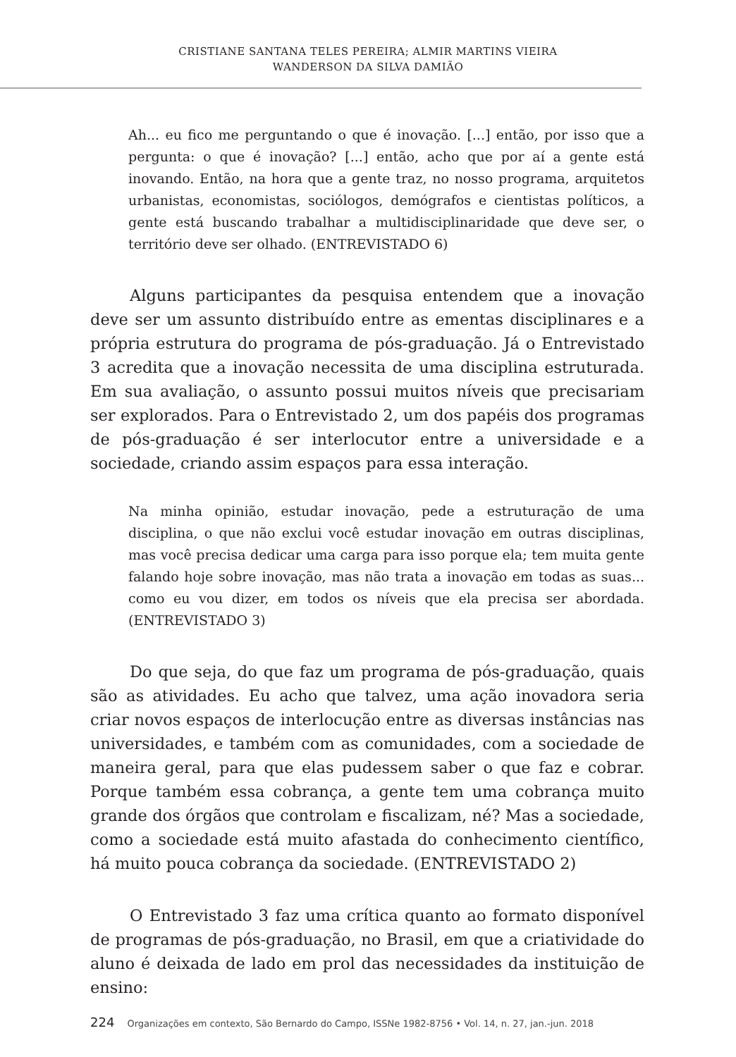CRISTIANE SANTANA TELES PEREIRA; ALMIR MARTINS VIEIRA
WANDERSON DA SILVA DAMIÃO
Ah... eu fico me perguntando o que é inovação. [...] então, por isso que a pergunta: o que é inovação? [...] então, acho que por aí a gente está inovando. Então, na hora que a gente traz, no nosso programa, arquitetos urbanistas, economistas, sociólogos, demógrafos e cientistas políticos, a gente está buscando trabalhar a multidisciplinaridade que deve ser, o território deve ser olhado. (ENTREVISTADO 6)
Alguns participantes da pesquisa entendem que a inovação deve ser um assunto distribuído entre as ementas disciplinares e a própria estrutura do programa de pós-graduação. Já o Entrevistado 3 acredita que a inovação necessita de uma disciplina estruturada. Em sua avaliação, o assunto possui muitos níveis que precisariam ser explorados. Para o Entrevistado 2, um dos papéis dos programas de pós-graduação é ser interlocutor entre a universidade e a sociedade, criando assim espaços para essa interação.
Na minha opinião, estudar inovação, pede a estruturação de uma disciplina, o que não exclui você estudar inovação em outras disciplinas, mas você precisa dedicar uma carga para isso porque ela; tem muita gente falando hoje sobre inovação, mas não trata a inovação em todas as suas... como eu vou dizer, em todos os níveis que ela precisa ser abordada. (ENTREVISTADO 3)
Do que seja, do que faz um programa de pós-graduação, quais são as atividades. Eu acho que talvez, uma ação inovadora seria criar novos espaços de interlocução entre as diversas instâncias nas universidades, e também com as comunidades, com a sociedade de maneira geral, para que elas pudessem saber o que faz e cobrar. Porque também essa cobrança, a gente tem uma cobrança muito grande dos órgãos que controlam e fiscalizam, né? Mas a sociedade, como a sociedade está muito afastada do conhecimento científico, há muito pouca cobrança da sociedade. (ENTREVISTADO 2)
O Entrevistado 3 faz uma crítica quanto ao formato disponível de programas de pós-graduação, no Brasil, em que a criatividade do aluno é deixada de lado em prol das necessidades da instituição de ensino:
224 Organizações em contexto, São Bernardo do Campo, ISSNe 1982-8756 • Vol. 14, n. 27, jan.-jun. 2018